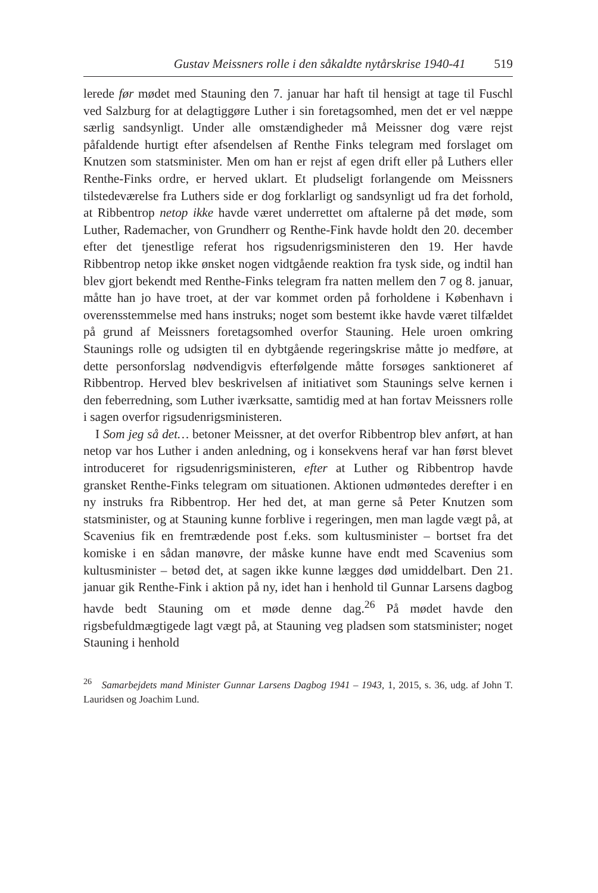Gustav Meissners rolle i den såkaldte nytårskrise 1940-41 519
lerede før mødet med Stauning den 7. januar har haft til hensigt at tage til Fuschl ved Salzburg for at delagtiggøre Luther i sin foretagsomhed, men det er vel næppe særlig sandsynligt. Under alle omstændigheder må Meissner dog være rejst påfaldende hurtigt efter afsendelsen af Renthe Finks telegram med forslaget om Knutzen som statsminister. Men om han er rejst af egen drift eller på Luthers eller Renthe-Finks ordre, er herved uklart. Et pludseligt forlangende om Meissners tilstedeværelse fra Luthers side er dog forklarligt og sandsynligt ud fra det forhold, at Ribbentrop netop ikke havde været underrettet om aftalerne på det møde, som Luther, Rademacher, von Grundherr og Renthe-Fink havde holdt den 20. december efter det tjenestlige referat hos rigsudenrigsministeren den 19. Her havde Ribbentrop netop ikke ønsket nogen vidtgående reaktion fra tysk side, og indtil han blev gjort bekendt med Renthe-Finks telegram fra natten mellem den 7 og 8. januar, måtte han jo have troet, at der var kommet orden på forholdene i København i overensstemmelse med hans instruks; noget som bestemt ikke havde været tilfældet på grund af Meissners foretagsomhed overfor Stauning. Hele uroen omkring Staunings rolle og udsigten til en dybtgående regeringskrise måtte jo medføre, at dette personforslag nødvendigvis efterfølgende måtte forsøges sanktioneret af Ribbentrop. Herved blev beskrivelsen af initiativet som Staunings selve kernen i den feberredning, som Luther iværksatte, samtidig med at han fortav Meissners rolle i sagen overfor rigsudenrigsministeren.
I Som jeg så det… betoner Meissner, at det overfor Ribbentrop blev anført, at han netop var hos Luther i anden anledning, og i konsekvens heraf var han først blevet introduceret for rigsudenrigsministeren, efter at Luther og Ribbentrop havde gransket Renthe-Finks telegram om situationen. Aktionen udmøntedes derefter i en ny instruks fra Ribbentrop. Her hed det, at man gerne så Peter Knutzen som statsminister, og at Stauning kunne forblive i regeringen, men man lagde vægt på, at Scavenius fik en fremtrædende post f.eks. som kultusminister – bortset fra det komiske i en sådan manøvre, der måske kunne have endt med Scavenius som kultusminister – betød det, at sagen ikke kunne lægges død umiddelbart. Den 21. januar gik Renthe-Fink i aktion på ny, idet han i henhold til Gunnar Larsens dagbog havde bedt Stauning om et møde denne dag.<sup>26</sup> På mødet havde den rigsbefuldmægtigede lagt vægt på, at Stauning veg pladsen som statsminister; noget Stauning i henhold
<sup>26</sup> Samarbejdets mand Minister Gunnar Larsens Dagbog 1941 – 1943, 1, 2015, s. 36, udg. af John T. Lauridsen og Joachim Lund.